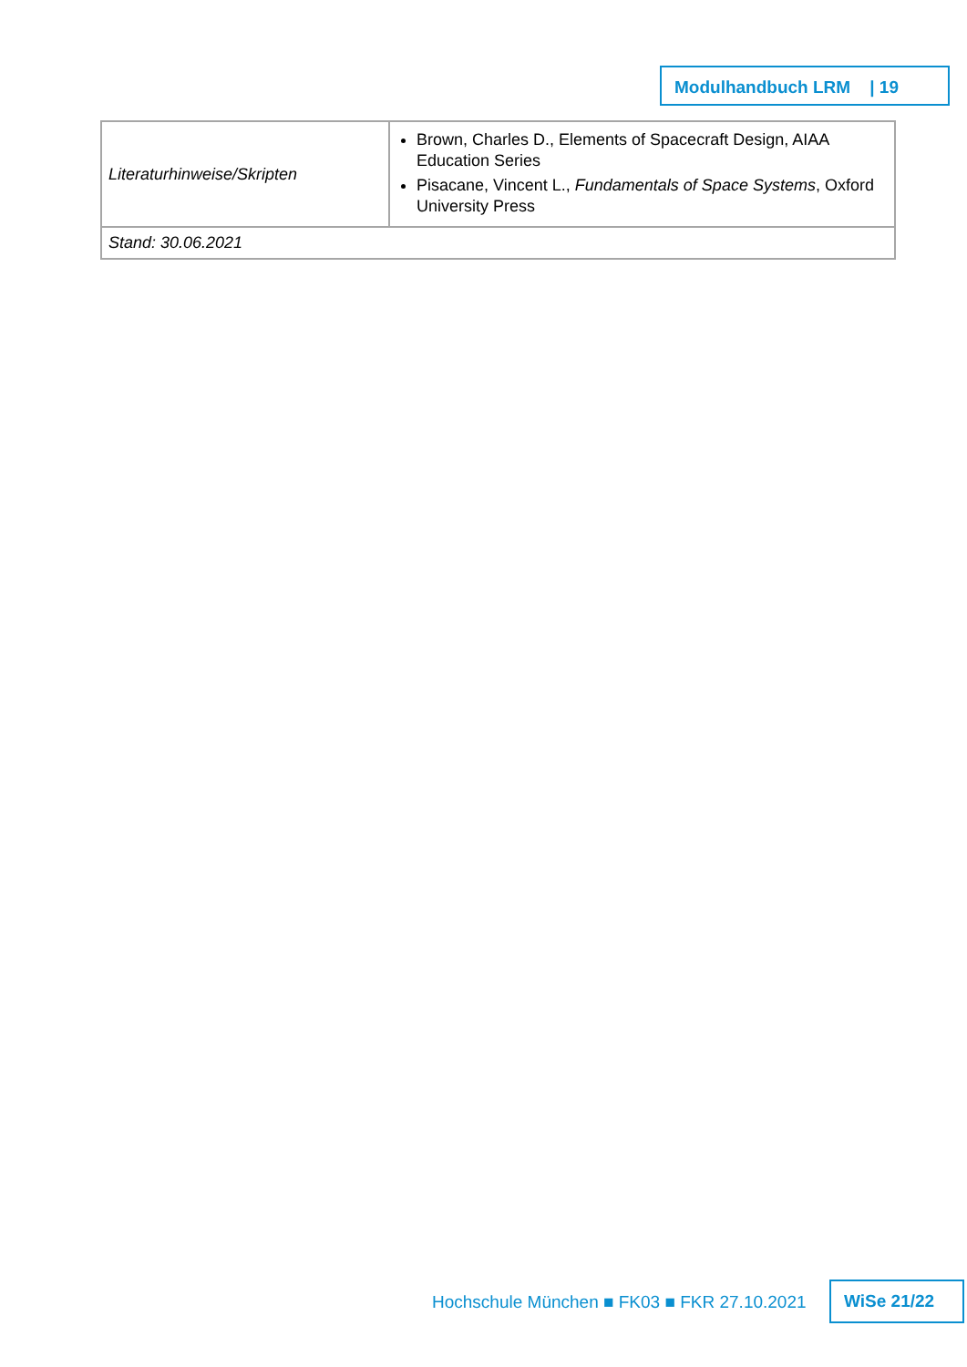Modulhandbuch LRM | 19
| Literaturhinweise/Skripten | Brown, Charles D., Elements of Spacecraft Design, AIAA Education Series Pisacane, Vincent L., Fundamentals of Space Systems , Oxford University Press |
| Stand: 30.06.2021 | |
Hochschule München ■ FK03 ■ FKR 27.10.2021
WiSe 21/22